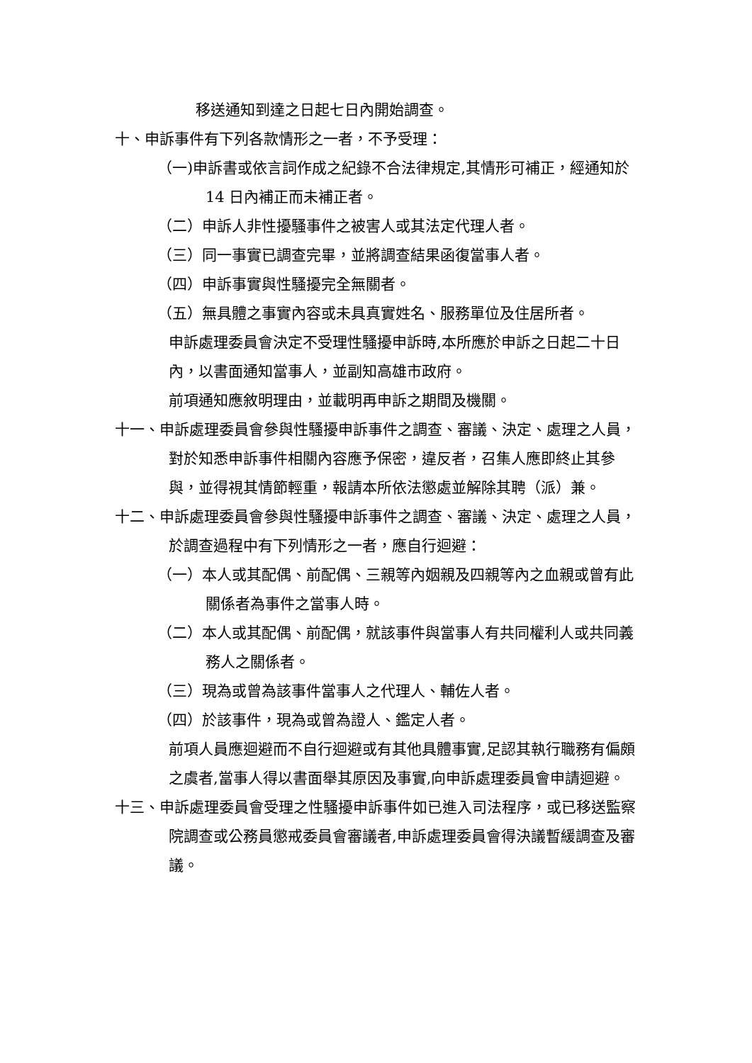移送通知到達之日起七日內開始調查。
十、申訴事件有下列各款情形之一者，不予受理：
（一)申訴書或依言詞作成之紀錄不合法律規定,其情形可補正，經通知於 14 日內補正而未補正者。
（二）申訴人非性擾騷事件之被害人或其法定代理人者。
（三）同一事實已調查完畢，並將調查結果函復當事人者。
（四）申訴事實與性騷擾完全無關者。
（五）無具體之事實內容或未具真實姓名、服務單位及住居所者。
申訴處理委員會決定不受理性騷擾申訴時,本所應於申訴之日起二十日內，以書面通知當事人，並副知高雄市政府。
前項通知應敘明理由，並載明再申訴之期間及機關。
十一、申訴處理委員會參與性騷擾申訴事件之調查、審議、決定、處理之人員，對於知悉申訴事件相關內容應予保密，違反者，召集人應即終止其參與，並得視其情節輕重，報請本所依法懲處並解除其聘（派）兼。
十二、申訴處理委員會參與性騷擾申訴事件之調查、審議、決定、處理之人員，於調查過程中有下列情形之一者，應自行迴避：
（一）本人或其配偶、前配偶、三親等內姻親及四親等內之血親或曾有此關係者為事件之當事人時。
（二）本人或其配偶、前配偶，就該事件與當事人有共同權利人或共同義務人之關係者。
（三）現為或曾為該事件當事人之代理人、輔佐人者。
（四）於該事件，現為或曾為證人、鑑定人者。
前項人員應迴避而不自行迴避或有其他具體事實,足認其執行職務有偏頗之虞者,當事人得以書面舉其原因及事實,向申訴處理委員會申請迴避。
十三、申訴處理委員會受理之性騷擾申訴事件如已進入司法程序，或已移送監察院調查或公務員懲戒委員會審議者,申訴處理委員會得決議暫緩調查及審議。